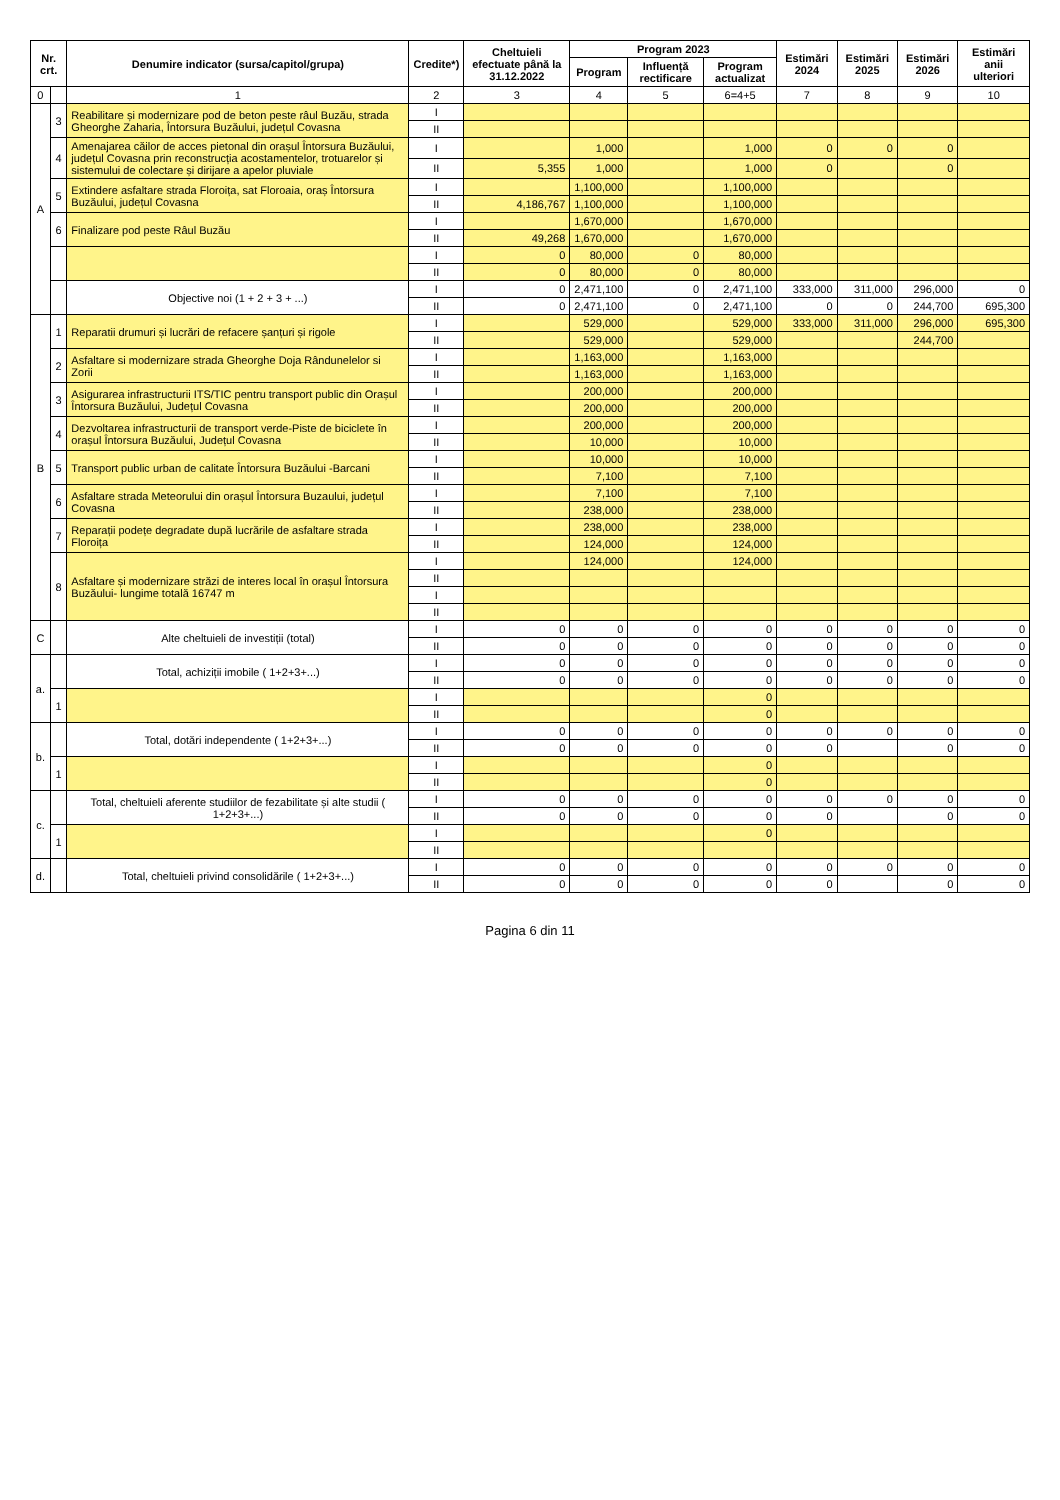| Nr. crt. | | Denumire indicator (sursa/capitol/grupa) | Credite*) | Cheltuieli efectuate până la 31.12.2022 | Program 2023 | | | Estimări 2024 | Estimări 2025 | Estimări 2026 | Estimări anii ulteriori |
| --- | --- | --- | --- | --- | --- | --- | --- | --- | --- | --- | --- |
| | | | | | Program | Influență rectificare | Program actualizat | | | | |
| 0 | | 1 | 2 | 3 | 4 | 5 | 6=4+5 | 7 | 8 | 9 | 10 |
| A | 3 | Reabilitare și modernizare pod de beton peste râul Buzău, strada Gheorghe Zaharia, Întorsura Buzăului, județul Covasna | I | | | | | | | | |
| | | | II | | | | | | | | |
| | 4 | Amenajarea căilor de acces pietonal din orașul Întorsura Buzăului, județul Covasna prin reconstrucția acostamentelor, trotuarelor și sistemului de colectare și dirijare a apelor pluviale | I | | 1,000 | | 1,000 | 0 | 0 | 0 | |
| | | | II | 5,355 | 1,000 | | 1,000 | 0 | | 0 | |
| | 5 | Extindere asfaltare strada Floroița, sat Floroaia, oraș Întorsura Buzăului, județul Covasna | I | | 1,100,000 | | 1,100,000 | | | | |
| | | | II | 4,186,767 | 1,100,000 | | 1,100,000 | | | | |
| | 6 | Finalizare pod peste Râul Buzău | I | | 1,670,000 | | 1,670,000 | | | | |
| | | | II | 49,268 | 1,670,000 | | 1,670,000 | | | | |
| | | | I | 0 | 80,000 | 0 | 80,000 | | | | |
| | | | II | 0 | 80,000 | 0 | 80,000 | | | | |
| | | Objective noi (1 + 2 + 3 + ...) | I | 0 | 2,471,100 | 0 | 2,471,100 | 333,000 | 311,000 | 296,000 | 0 |
| | | | II | 0 | 2,471,100 | 0 | 2,471,100 | 0 | 0 | 244,700 | 695,300 |
| B | 1 | Reparatii drumuri și lucrări de refacere șanțuri și rigole | I | | 529,000 | | 529,000 | 333,000 | 311,000 | 296,000 | 695,300 |
| | | | II | | 529,000 | | 529,000 | | | 244,700 | |
| | 2 | Asfaltare si modernizare strada Gheorghe Doja Rândunelelor si Zorii | I | | 1,163,000 | | 1,163,000 | | | | |
| | | | II | | 1,163,000 | | 1,163,000 | | | | |
| | 3 | Asigurarea infrastructurii ITS/TIC pentru transport public din Orașul Întorsura Buzăului, Județul Covasna | I | | 200,000 | | 200,000 | | | | |
| | | | II | | 200,000 | | 200,000 | | | | |
| | 4 | Dezvoltarea infrastructurii de transport verde-Piste de biciclete în orașul Întorsura Buzăului, Județul Covasna | I | | 200,000 | | 200,000 | | | | |
| | | | II | | 10,000 | | 10,000 | | | | |
| | 5 | Transport public urban de calitate Întorsura Buzăului -Barcani | I | | 10,000 | | 10,000 | | | | |
| | | | II | | 7,100 | | 7,100 | | | | |
| | 6 | Asfaltare strada Meteorului din orașul Întorsura Buzaului, județul Covasna | I | | 7,100 | | 7,100 | | | | |
| | | | II | | 238,000 | | 238,000 | | | | |
| | 7 | Reparații podețe degradate după lucrările de asfaltare strada Floroița | I | | 238,000 | | 238,000 | | | | |
| | | | II | | 124,000 | | 124,000 | | | | |
| | 8 | Asfaltare și modernizare străzi de interes local în orașul Întorsura Buzăului- lungime totală 16747 m | I | | 124,000 | | 124,000 | | | | |
| | | | II | | | | | | | | |
| | | | I | | | | | | | | |
| | | | II | | | | | | | | |
| C | | Alte cheltuieli de investiții (total) | I | 0 | 0 | 0 | 0 | 0 | 0 | 0 | 0 |
| | | | II | 0 | 0 | 0 | 0 | 0 | 0 | 0 | 0 |
| a. | | Total, achiziții imobile ( 1+2+3+...) | I | 0 | 0 | 0 | 0 | 0 | 0 | 0 | 0 |
| | | | II | 0 | 0 | 0 | 0 | 0 | 0 | 0 | 0 |
| | 1 | | I | | | | 0 | | | | |
| | | | II | | | | 0 | | | | |
| b. | | Total, dotări independente ( 1+2+3+...) | I | 0 | 0 | 0 | 0 | 0 | 0 | 0 | 0 |
| | | | II | 0 | 0 | 0 | 0 | 0 | | 0 | 0 |
| | 1 | | I | | | | 0 | | | | |
| | | | II | | | | 0 | | | | |
| c. | | Total, cheltuieli aferente studiilor de fezabilitate și alte studii ( 1+2+3+...) | I | 0 | 0 | 0 | 0 | 0 | 0 | 0 | 0 |
| | | | II | 0 | 0 | 0 | 0 | 0 | | 0 | 0 |
| | 1 | | I | | | | 0 | | | | |
| | | | II | | | | | | | | |
| d. | | Total, cheltuieli privind consolidările ( 1+2+3+...) | I | 0 | 0 | 0 | 0 | 0 | 0 | 0 | 0 |
| | | | II | 0 | 0 | 0 | 0 | 0 | | 0 | 0 |
Pagina 6 din 11